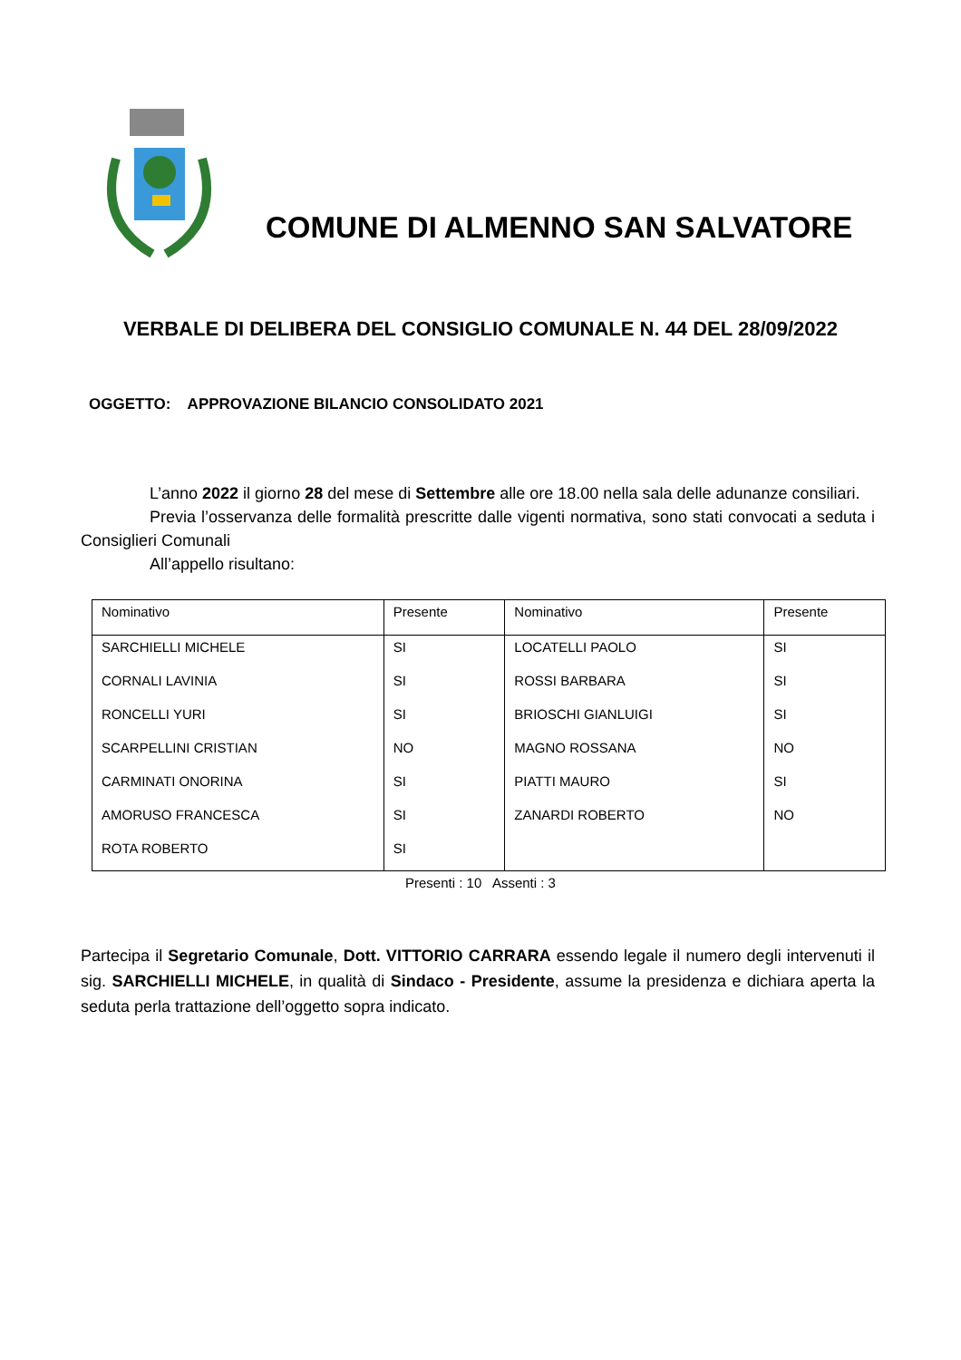COMUNE DI ALMENNO SAN SALVATORE
VERBALE DI DELIBERA DEL CONSIGLIO COMUNALE N. 44 DEL 28/09/2022
OGGETTO: APPROVAZIONE BILANCIO CONSOLIDATO 2021
L’anno 2022 il giorno 28 del mese di Settembre alle ore 18.00 nella sala delle adunanze consiliari.
Previa l’osservanza delle formalità prescritte dalle vigenti normativa, sono stati convocati a seduta i Consiglieri Comunali
All’appello risultano:
| Nominativo | Presente | Nominativo | Presente |
| --- | --- | --- | --- |
| SARCHIELLI MICHELE | SI | LOCATELLI PAOLO | SI |
| CORNALI LAVINIA | SI | ROSSI BARBARA | SI |
| RONCELLI YURI | SI | BRIOSCHI GIANLUIGI | SI |
| SCARPELLINI CRISTIAN | NO | MAGNO ROSSANA | NO |
| CARMINATI ONORINA | SI | PIATTI MAURO | SI |
| AMORUSO FRANCESCA | SI | ZANARDI ROBERTO | NO |
| ROTA ROBERTO | SI | | |
Presenti : 10 Assenti : 3
Partecipa il Segretario Comunale, Dott. VITTORIO CARRARA essendo legale il numero degli intervenuti il sig. SARCHIELLI MICHELE, in qualità di Sindaco - Presidente, assume la presidenza e dichiara aperta la seduta perla trattazione dell’oggetto sopra indicato.